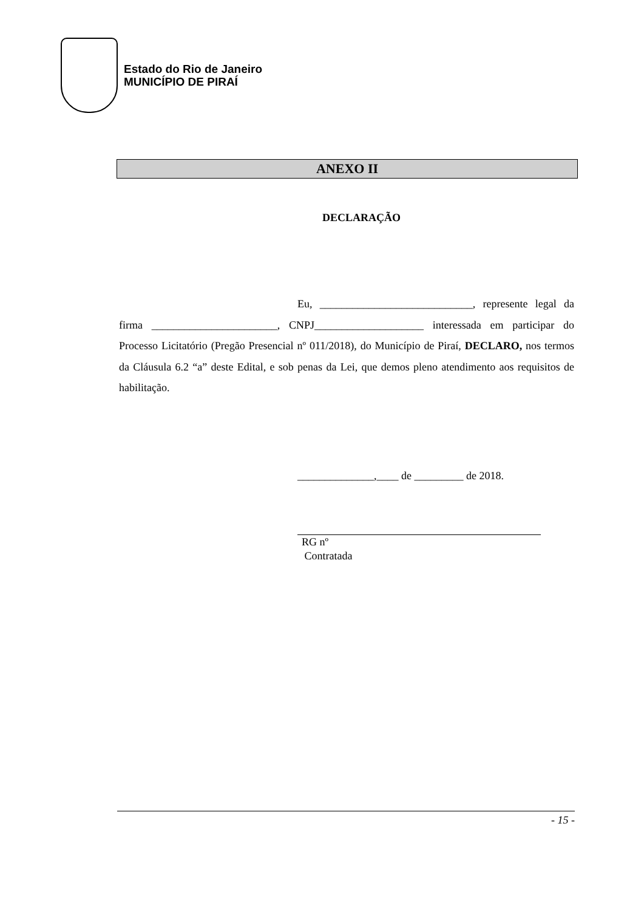Estado do Rio de Janeiro
MUNICÍPIO DE PIRAÍ
ANEXO II
DECLARAÇÃO
Eu, ____________________________, represente legal da firma _______________________, CNPJ____________________ interessada em participar do Processo Licitatório (Pregão Presencial nº 011/2018), do Município de Piraí, DECLARO, nos termos da Cláusula 6.2 “a” deste Edital, e sob penas da Lei, que demos pleno atendimento aos requisitos de habilitação.
______________,____ de _________ de 2018.
RG nº
Contratada
- 15 -